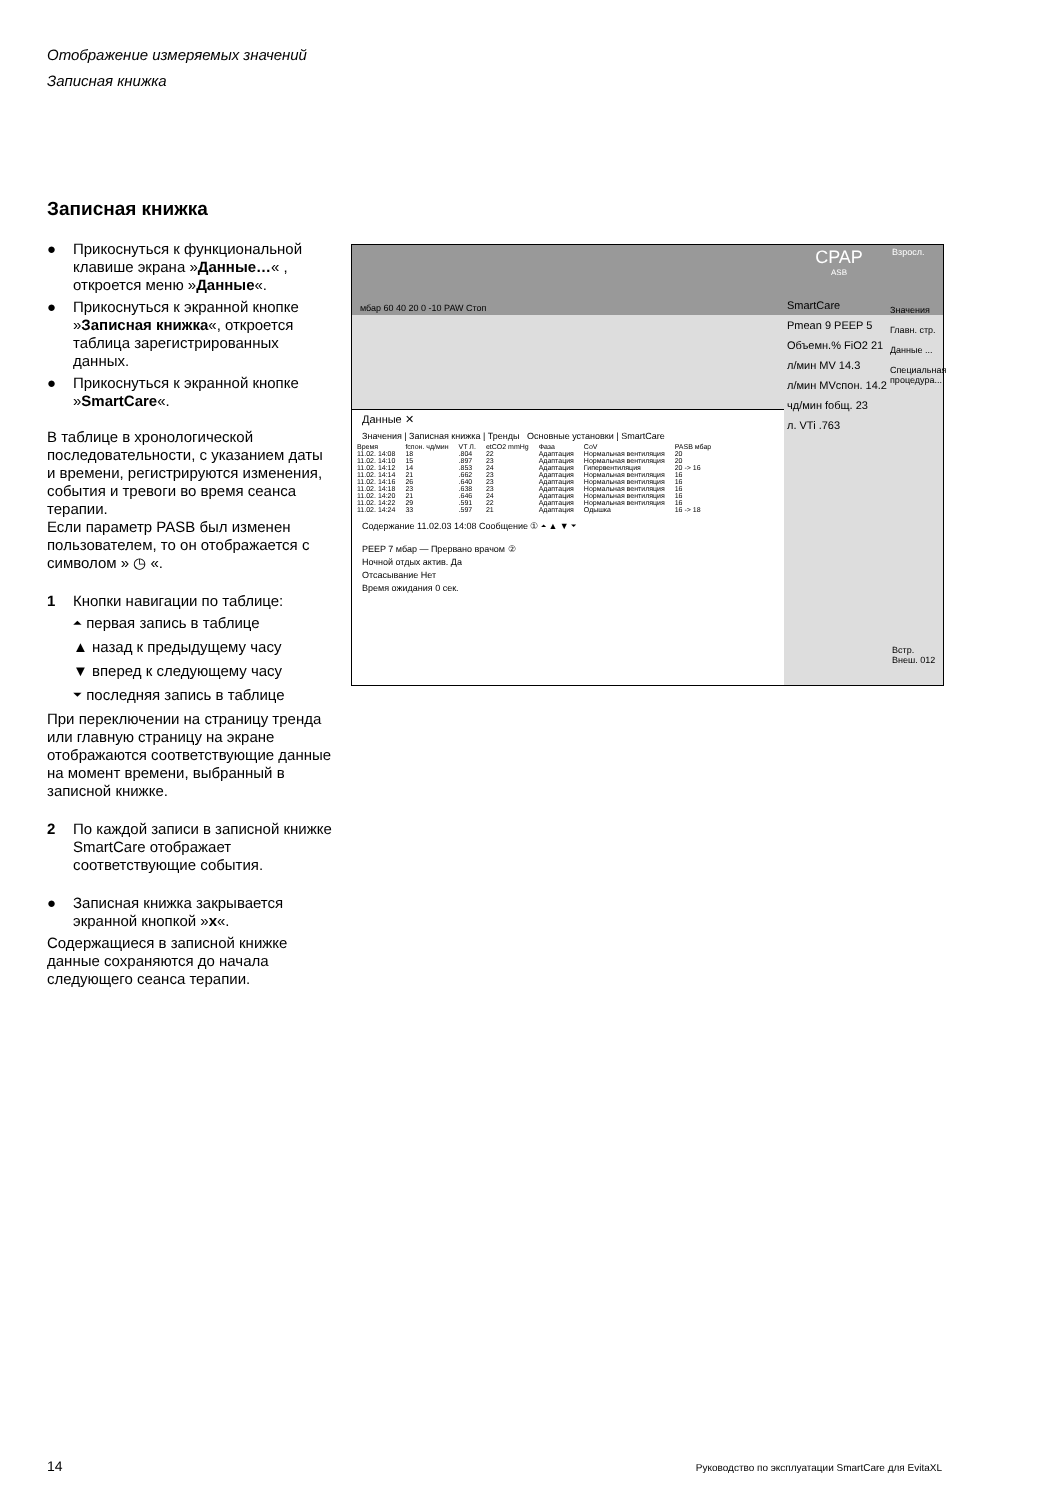Отображение измеряемых значений
Записная книжка
Записная книжка
● Прикоснуться к функциональной клавише экрана »Данные…« , откроется меню »Данные«.
● Прикоснуться к экранной кнопке »Записная книжка«, откроется таблица зарегистрированных данных.
● Прикоснуться к экранной кнопке »SmartCare«.
В таблице в хронологической последовательности, с указанием даты и времени, регистрируются изменения, события и тревоги во время сеанса терапии.
Если параметр PASB был изменен пользователем, то он отображается с символом » ◷ «.
1 Кнопки навигации по таблице:
⏶ первая запись в таблице
▲ назад к предыдущему часу
▼ вперед к следующему часу
⏷ последняя запись в таблице
При переключении на страницу тренда или главную страницу на экране отображаются соответствующие данные на момент времени, выбранный в записной книжке.
2 По каждой записи в записной книжке SmartCare отображает соответствующие события.
● Записная книжка закрывается экранной кнопкой »x«.
Содержащиеся в записной книжке данные сохраняются до начала следующего сеанса терапии.
CPAP
ASB
Взросл.
мбар 60 40 20 0 -10 PAW Стоп
SmartCare
Pmean 9 PEEP 5
Объемн.% FiO2 21
л/мин MV 14.3
л/мин MVспон. 14.2
чд/мин fобщ. 23
л. VTi .763
Значения
Главн. стр.
Данные ...
Специальная процедура...
Данные ✕
Значения | Записная книжка | Тренды Основные установки | SmartCare
| Время | fспон. чд/мин | VT Л. | etCO2 mmHg | Фаза | CoV | PASB мбар |
| 11.02. 14:08 | 18 | .804 | 22 | Адаптация | Нормальная вентиляция | 20 |
| 11.02. 14:10 | 15 | .897 | 23 | Адаптация | Нормальная вентиляция | 20 |
| 11.02. 14:12 | 14 | .853 | 24 | Адаптация | Гипервентиляция | 20 -> 16 |
| 11.02. 14:14 | 21 | .662 | 23 | Адаптация | Нормальная вентиляция | 16 |
| 11.02. 14:16 | 26 | .640 | 23 | Адаптация | Нормальная вентиляция | 16 |
| 11.02. 14:18 | 23 | .638 | 23 | Адаптация | Нормальная вентиляция | 16 |
| 11.02. 14:20 | 21 | .646 | 24 | Адаптация | Нормальная вентиляция | 16 |
| 11.02. 14:22 | 29 | .591 | 22 | Адаптация | Нормальная вентиляция | 16 |
| 11.02. 14:24 | 33 | .597 | 21 | Адаптация | Одышка | 16 -> 18 |
Содержание 11.02.03 14:08 Сообщение ① ⏶ ▲ ▼ ⏷
PEEP 7 мбар — Прервано врачом ②
Ночной отдых актив. Да
Отсасывание Нет
Время ожидания 0 сек.
Встр.
Внеш. 012
14
Руководство по эксплуатации SmartCare для EvitaXL